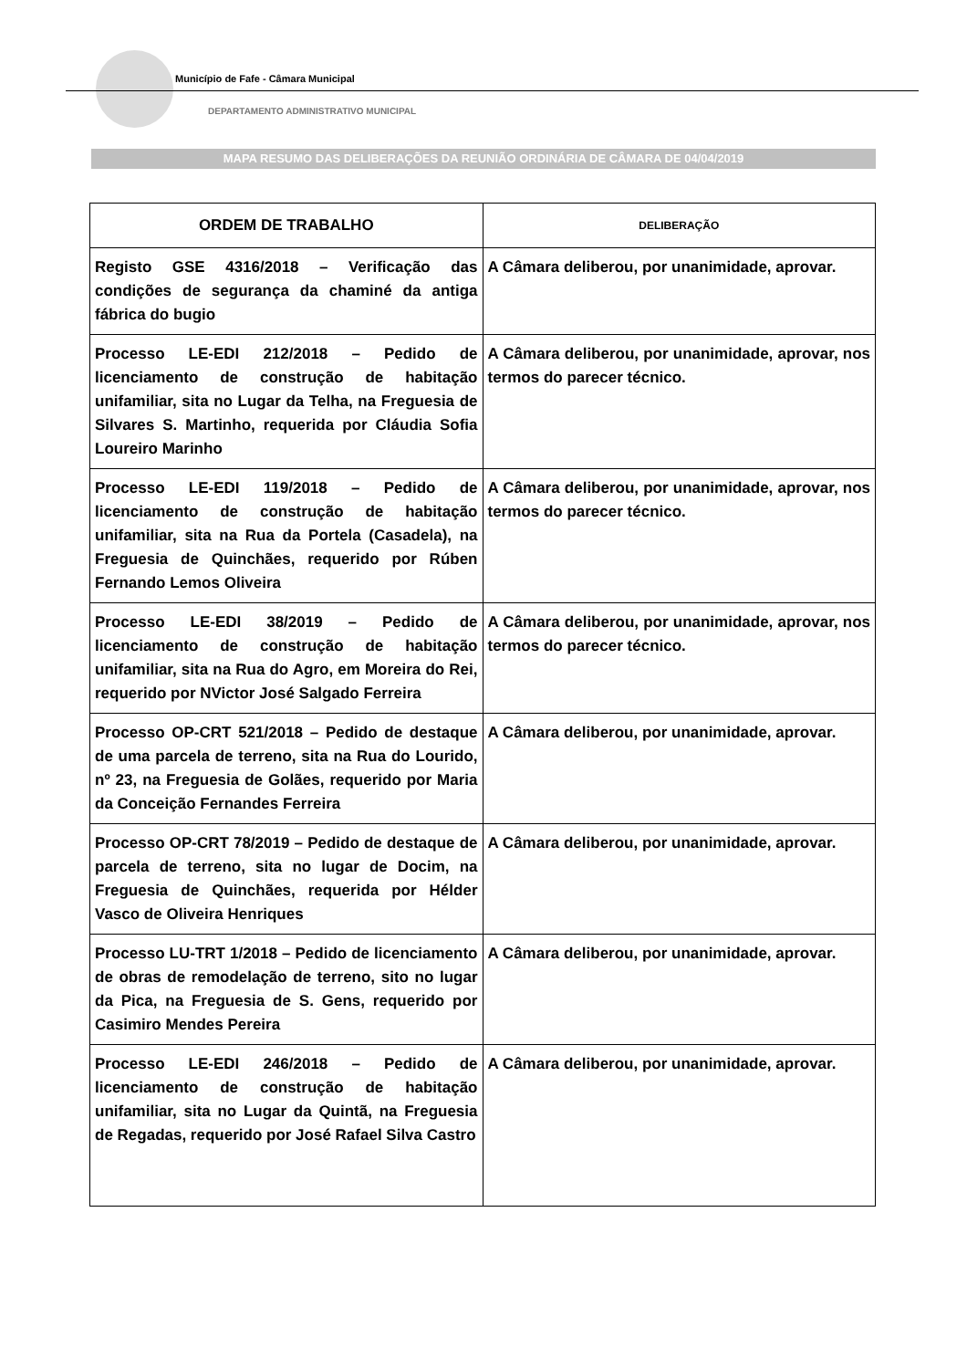Município de Fafe - Câmara Municipal
DEPARTAMENTO ADMINISTRATIVO MUNICIPAL
MAPA RESUMO DAS DELIBERAÇÕES DA REUNIÃO ORDINÁRIA DE CÂMARA DE 04/04/2019
| ORDEM DE TRABALHO | DELIBERAÇÃO |
| --- | --- |
| Registo GSE 4316/2018 – Verificação das condições de segurança da chaminé da antiga fábrica do bugio | A Câmara deliberou, por unanimidade, aprovar. |
| Processo LE-EDI 212/2018 – Pedido de licenciamento de construção de habitação unifamiliar, sita no Lugar da Telha, na Freguesia de Silvares S. Martinho, requerida por Cláudia Sofia Loureiro Marinho | A Câmara deliberou, por unanimidade, aprovar, nos termos do parecer técnico. |
| Processo LE-EDI 119/2018 – Pedido de licenciamento de construção de habitação unifamiliar, sita na Rua da Portela (Casadela), na Freguesia de Quinchães, requerido por Rúben Fernando Lemos Oliveira | A Câmara deliberou, por unanimidade, aprovar, nos termos do parecer técnico. |
| Processo LE-EDI 38/2019 – Pedido de licenciamento de construção de habitação unifamiliar, sita na Rua do Agro, em Moreira do Rei, requerido por NVictor José Salgado Ferreira | A Câmara deliberou, por unanimidade, aprovar, nos termos do parecer técnico. |
| Processo OP-CRT 521/2018 – Pedido de destaque de uma parcela de terreno, sita na Rua do Lourido, nº 23, na Freguesia de Golães, requerido por Maria da Conceição Fernandes Ferreira | A Câmara deliberou, por unanimidade, aprovar. |
| Processo OP-CRT 78/2019 – Pedido de destaque de parcela de terreno, sita no lugar de Docim, na Freguesia de Quinchães, requerida por Hélder Vasco de Oliveira Henriques | A Câmara deliberou, por unanimidade, aprovar. |
| Processo LU-TRT 1/2018 – Pedido de licenciamento de obras de remodelação de terreno, sito no lugar da Pica, na Freguesia de S. Gens, requerido por Casimiro Mendes Pereira | A Câmara deliberou, por unanimidade, aprovar. |
| Processo LE-EDI 246/2018 – Pedido de licenciamento de construção de habitação unifamiliar, sita no Lugar da Quintã, na Freguesia de Regadas, requerido por José Rafael Silva Castro | A Câmara deliberou, por unanimidade, aprovar. |